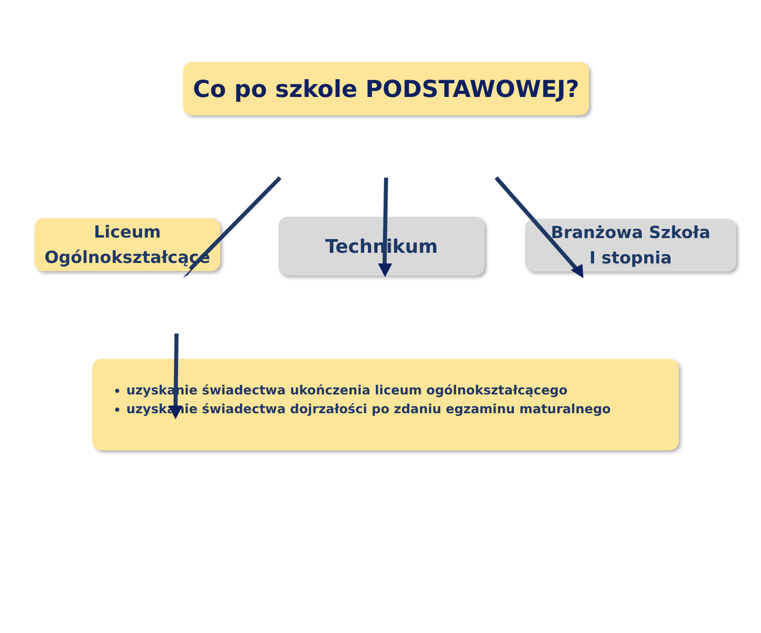Co po szkole PODSTAWOWEJ?
Liceum
Ogólnokształcące
Technikum
Branżowa Szkoła
I stopnia
uzyskanie świadectwa ukończenia liceum ogólnokształcącego
uzyskanie świadectwa dojrzałości po zdaniu egzaminu maturalnego